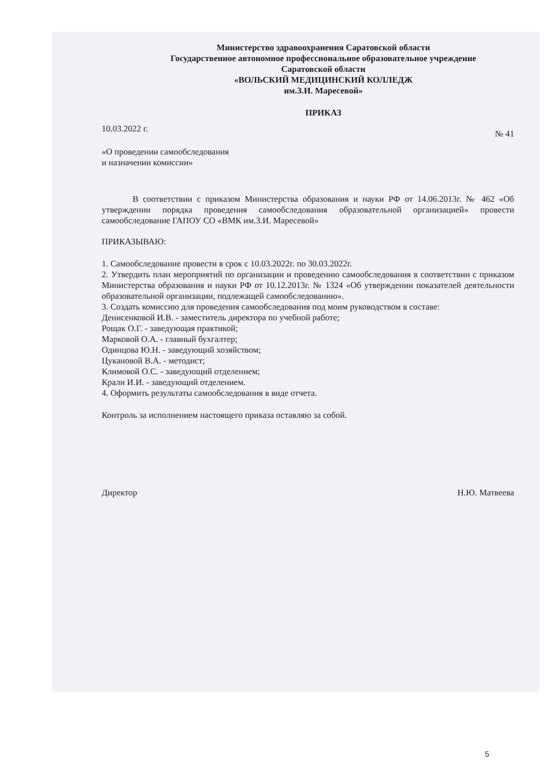Министерство здравоохранения Саратовской области
Государственное автономное профессиональное образовательное учреждение
Саратовской области
«ВОЛЬСКИЙ МЕДИЦИНСКИЙ КОЛЛЕДЖ
им.З.И. Маресевой»
ПРИКАЗ
10.03.2022 г. № 41
«О проведении самообследования
и назначении комиссии»
В соответствии с приказом Министерства образования и науки РФ от 14.06.2013г. № 462 «Об утверждении порядка проведения самообследования образовательной организацией» провести самообследование ГАПОУ СО «ВМК им.З.И. Маресевой»
ПРИКАЗЫВАЮ:
1. Самообследование провести в срок с 10.03.2022г. по 30.03.2022г.
2. Утвердить план мероприятий по организации и проведению самообследования в соответствии с приказом Министерства образования и науки РФ от 10.12.2013г. № 1324 «Об утверждении показателей деятельности образовательной организации, подлежащей самообследованию».
3. Создать комиссию для проведения самообследования под моим руководством в составе:
Денисенковой И.В. - заместитель директора по учебной работе;
Рощак О.Г. - заведующая практикой;
Марковой О.А. - главный бухгалтер;
Одинцова Ю.Н. - заведующий хозяйством;
Цукановой В.А. - методист;
Климовой О.С. - заведующий отделением;
Крали И.И. - заведующий отделением.
4. Оформить результаты самообследования в виде отчета.
Контроль за исполнением настоящего приказа оставляю за собой.
Директор Н.Ю. Матвеева
5